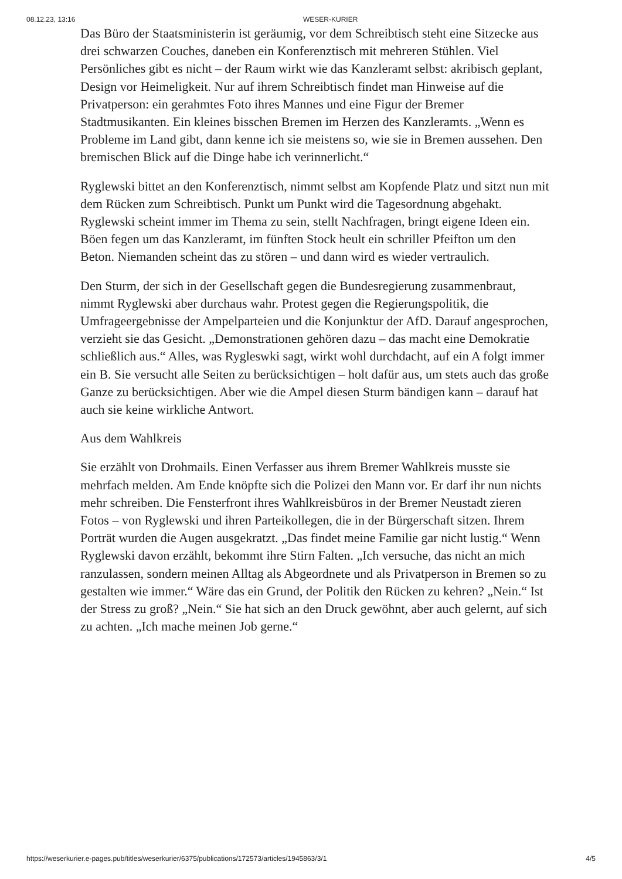08.12.23, 13:16 WESER-KURIER
Das Büro der Staatsministerin ist geräumig, vor dem Schreibtisch steht eine Sitzecke aus drei schwarzen Couches, daneben ein Konferenztisch mit mehreren Stühlen. Viel Persönliches gibt es nicht – der Raum wirkt wie das Kanzleramt selbst: akribisch geplant, Design vor Heimeligkeit. Nur auf ihrem Schreibtisch findet man Hinweise auf die Privatperson: ein gerahmtes Foto ihres Mannes und eine Figur der Bremer Stadtmusikanten. Ein kleines bisschen Bremen im Herzen des Kanzleramts. „Wenn es Probleme im Land gibt, dann kenne ich sie meistens so, wie sie in Bremen aussehen. Den bremischen Blick auf die Dinge habe ich verinnerlicht.“
Ryglewski bittet an den Konferenztisch, nimmt selbst am Kopfende Platz und sitzt nun mit dem Rücken zum Schreibtisch. Punkt um Punkt wird die Tagesordnung abgehakt. Ryglewski scheint immer im Thema zu sein, stellt Nachfragen, bringt eigene Ideen ein. Böen fegen um das Kanzleramt, im fünften Stock heult ein schriller Pfeifton um den Beton. Niemanden scheint das zu stören – und dann wird es wieder vertraulich.
Den Sturm, der sich in der Gesellschaft gegen die Bundesregierung zusammenbraut, nimmt Ryglewski aber durchaus wahr. Protest gegen die Regierungspolitik, die Umfrageergebnisse der Ampelparteien und die Konjunktur der AfD. Darauf angesprochen, verzieht sie das Gesicht. „Demonstrationen gehören dazu – das macht eine Demokratie schließlich aus.“ Alles, was Rygleswki sagt, wirkt wohl durchdacht, auf ein A folgt immer ein B. Sie versucht alle Seiten zu berücksichtigen – holt dafür aus, um stets auch das große Ganze zu berücksichtigen. Aber wie die Ampel diesen Sturm bändigen kann – darauf hat auch sie keine wirkliche Antwort.
Aus dem Wahlkreis
Sie erzählt von Drohmails. Einen Verfasser aus ihrem Bremer Wahlkreis musste sie mehrfach melden. Am Ende knöpfte sich die Polizei den Mann vor. Er darf ihr nun nichts mehr schreiben. Die Fensterfront ihres Wahlkreisbüros in der Bremer Neustadt zieren Fotos – von Ryglewski und ihren Parteikollegen, die in der Bürgerschaft sitzen. Ihrem Porträt wurden die Augen ausgekratzt. „Das findet meine Familie gar nicht lustig.“ Wenn Ryglewski davon erzählt, bekommt ihre Stirn Falten. „Ich versuche, das nicht an mich ranzulassen, sondern meinen Alltag als Abgeordnete und als Privatperson in Bremen so zu gestalten wie immer.“ Wäre das ein Grund, der Politik den Rücken zu kehren? „Nein.“ Ist der Stress zu groß? „Nein.“ Sie hat sich an den Druck gewöhnt, aber auch gelernt, auf sich zu achten. „Ich mache meinen Job gerne.“
https://weserkurier.e-pages.pub/titles/weserkurier/6375/publications/172573/articles/1945863/3/1 4/5